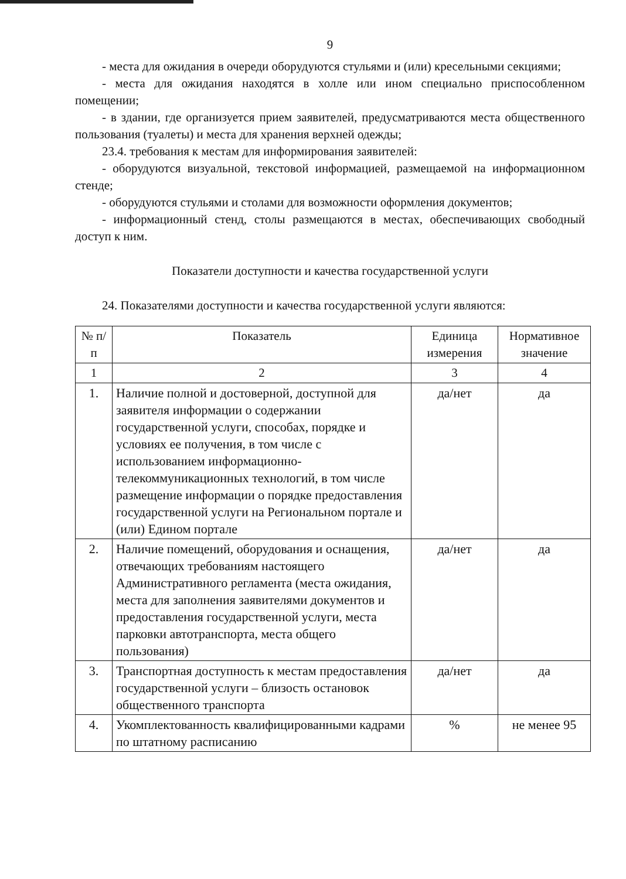9
- места для ожидания в очереди оборудуются стульями и (или) кресельными секциями;
- места для ожидания находятся в холле или ином специально приспособленном помещении;
- в здании, где организуется прием заявителей, предусматриваются места общественного пользования (туалеты) и места для хранения верхней одежды;
23.4. требования к местам для информирования заявителей:
- оборудуются визуальной, текстовой информацией, размещаемой на информационном стенде;
- оборудуются стульями и столами для возможности оформления документов;
- информационный стенд, столы размещаются в местах, обеспечивающих свободный доступ к ним.
Показатели доступности и качества государственной услуги
24. Показателями доступности и качества государственной услуги являются:
| № п/п | Показатель | Единица измерения | Нормативное значение |
| --- | --- | --- | --- |
| 1 | 2 | 3 | 4 |
| 1. | Наличие полной и достоверной, доступной для заявителя информации о содержании государственной услуги, способах, порядке и условиях ее получения, в том числе с использованием информационно-телекоммуникационных технологий, в том числе размещение информации о порядке предоставления государственной услуги на Региональном портале и (или) Едином портале | да/нет | да |
| 2. | Наличие помещений, оборудования и оснащения, отвечающих требованиям настоящего Административного регламента (места ожидания, места для заполнения заявителями документов и предоставления государственной услуги, места парковки автотранспорта, места общего пользования) | да/нет | да |
| 3. | Транспортная доступность к местам предоставления государственной услуги – близость остановок общественного транспорта | да/нет | да |
| 4. | Укомплектованность квалифицированными кадрами по штатному расписанию | % | не менее 95 |